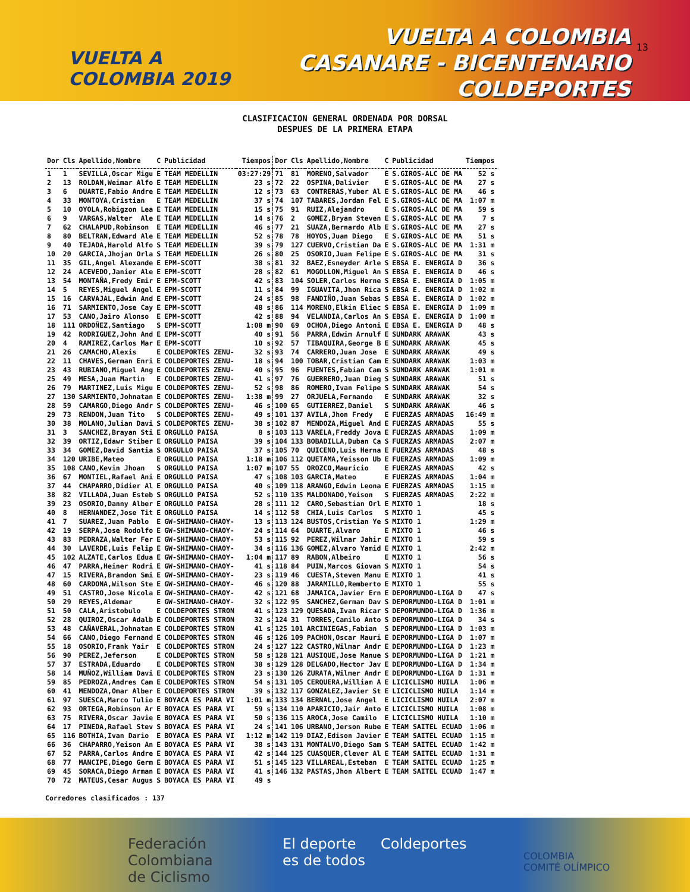VUELTA A
COLOMBIA 2019
VUELTA A COLOMBIA
CASANARE - BICENTENARIO
COLDEPORTES
13
CLASIFICACION GENERAL ORDENADA POR DORSAL
DESPUES DE LA PRIMERA ETAPA
| Dor | Cls | Apellido,Nombre | C | Publicidad | Tiempos | Dor | Cls | Apellido,Nombre | C | Publicidad | Tiempos |
| --- | --- | --- | --- | --- | --- | --- | --- | --- | --- | --- | --- |
| 1 | 1 | SEVILLA,Oscar Migu | E | TEAM MEDELLIN | 03:27:29 | 71 | 81 | MORENO,Salvador | E | S.GIROS-ALC DE MA | 52 s |
| 2 | 13 | ROLDAN,Weimar Alfo | E | TEAM MEDELLIN | 23 s | 72 | 22 | OSPINA,Dalivier | E | S.GIROS-ALC DE MA | 27 s |
| 3 | 6 | DUARTE,Fabio Andre | E | TEAM MEDELLIN | 12 s | 73 | 63 | CONTRERAS,Yuber Al | E | S.GIROS-ALC DE MA | 46 s |
| 4 | 33 | MONTOYA,Cristian | E | TEAM MEDELLIN | 37 s | 74 | 107 | TABARES,Jordan Fel | E | S.GIROS-ALC DE MA | 1:07 m |
| 5 | 10 | OYOLA,Robigzon Lea | E | TEAM MEDELLIN | 15 s | 75 | 91 | RUIZ,Alejandro | E | S.GIROS-ALC DE MA | 59 s |
| 6 | 9 | VARGAS,Walter Ale | E | TEAM MEDELLIN | 14 s | 76 | 2 | GOMEZ,Bryan Steven | E | S.GIROS-ALC DE MA | 7 s |
| 7 | 62 | CHALAPUD,Robinson | E | TEAM MEDELLIN | 46 s | 77 | 21 | SUAZA,Bernardo Alb | E | S.GIROS-ALC DE MA | 27 s |
| 8 | 80 | BELTRAN,Edward Ale | E | TEAM MEDELLIN | 52 s | 78 | 78 | HOYOS,Juan Diego | E | S.GIROS-ALC DE MA | 51 s |
| 9 | 40 | TEJADA,Harold Alfo | S | TEAM MEDELLIN | 39 s | 79 | 127 | CUERVO,Cristian Da | E | S.GIROS-ALC DE MA | 1:31 m |
| 10 | 20 | GARCIA,Jhojan Orla | S | TEAM MEDELLIN | 26 s | 80 | 25 | OSORIO,Juan Felipe | E | S.GIROS-ALC DE MA | 31 s |
| 11 | 35 | GIL,Angel Alexande | E | EPM-SCOTT | 38 s | 81 | 32 | BAEZ,Esneyder Arle | S | EBSA E. ENERGIA D | 36 s |
| 12 | 24 | ACEVEDO,Janier Ale | E | EPM-SCOTT | 28 s | 82 | 61 | MOGOLLON,Miguel An | S | EBSA E. ENERGIA D | 46 s |
| 13 | 54 | MONTAÑA,Fredy Emir | E | EPM-SCOTT | 42 s | 83 | 104 | SOLER,Carlos Herne | S | EBSA E. ENERGIA D | 1:05 m |
| 14 | 5 | REYES,Miguel Angel | E | EPM-SCOTT | 11 s | 84 | 99 | IGUAVITA,Jhon Rica | S | EBSA E. ENERGIA D | 1:02 m |
| 15 | 16 | CARVAJAL,Edwin And | E | EPM-SCOTT | 24 s | 85 | 98 | FANDIÑO,Juan Sebas | S | EBSA E. ENERGIA D | 1:02 m |
| 16 | 71 | SARMIENTO,Jose Cay | E | EPM-SCOTT | 48 s | 86 | 114 | MORENO,Elkin Eliec | S | EBSA E. ENERGIA D | 1:09 m |
| 17 | 53 | CANO,Jairo Alonso | E | EPM-SCOTT | 42 s | 88 | 94 | VELANDIA,Carlos An | S | EBSA E. ENERGIA D | 1:00 m |
| 18 | 111 | ORDOÑEZ,Santiago | S | EPM-SCOTT | 1:08 m | 90 | 69 | OCHOA,Diego Antoni | E | EBSA E. ENERGIA D | 48 s |
| 19 | 42 | RODRIGUEZ,John And | E | EPM-SCOTT | 40 s | 91 | 56 | PARRA,Edwim Arnulf | E | SUNDARK ARAWAK | 43 s |
| 20 | 4 | RAMIREZ,Carlos Mar | E | EPM-SCOTT | 10 s | 92 | 57 | TIBAQUIRA,George B | E | SUNDARK ARAWAK | 45 s |
| 21 | 26 | CAMACHO,Alexis | E | COLDEPORTES ZENU- | 32 s | 93 | 74 | CARRERO,Juan Jose | E | SUNDARK ARAWAK | 49 s |
| 22 | 11 | CHAVES,German Enri | E | COLDEPORTES ZENU- | 18 s | 94 | 100 | TOBAR,Cristian Cam | E | SUNDARK ARAWAK | 1:03 m |
| 23 | 43 | RUBIANO,Miguel Ang | E | COLDEPORTES ZENU- | 40 s | 95 | 96 | FUENTES,Fabian Cam | S | SUNDARK ARAWAK | 1:01 m |
| 25 | 49 | MESA,Juan Martin | E | COLDEPORTES ZENU- | 41 s | 97 | 76 | GUERRERO,Juan Dieg | S | SUNDARK ARAWAK | 51 s |
| 26 | 79 | MARTINEZ,Luis Migu | E | COLDEPORTES ZENU- | 52 s | 98 | 86 | ROMERO,Ivan Felipe | S | SUNDARK ARAWAK | 54 s |
| 27 | 130 | SARMIENTO,Johnatan | E | COLDEPORTES ZENU- | 1:38 m | 99 | 27 | ORJUELA,Fernando | E | SUNDARK ARAWAK | 32 s |
| 28 | 59 | CAMARGO,Diego Andr | S | COLDEPORTES ZENU- | 46 s | 100 | 65 | GUTIERREZ,Daniel | S | SUNDARK ARAWAK | 46 s |
| 29 | 73 | RENDON,Juan Tito | S | COLDEPORTES ZENU- | 49 s | 101 | 137 | AVILA,Jhon Fredy | E | FUERZAS ARMADAS | 16:49 m |
| 30 | 38 | MOLANO,Julian Davi | S | COLDEPORTES ZENU- | 38 s | 102 | 87 | MENDOZA,Miguel And | E | FUERZAS ARMADAS | 55 s |
| 31 | 3 | SANCHEZ,Brayan Sti | E | ORGULLO PAISA | 8 s | 103 | 113 | VARELA,Freddy Jova | E | FUERZAS ARMADAS | 1:09 m |
| 32 | 39 | ORTIZ,Edawr Stiber | E | ORGULLO PAISA | 39 s | 104 | 133 | BOBADILLA,Duban Ca | S | FUERZAS ARMADAS | 2:07 m |
| 33 | 34 | GOMEZ,David Santia | S | ORGULLO PAISA | 37 s | 105 | 70 | QUICENO,Luis Herna | E | FUERZAS ARMADAS | 48 s |
| 34 | 120 | URIBE,Mateo | E | ORGULLO PAISA | 1:18 m | 106 | 112 | QUETAMA,Yeisson Ub | E | FUERZAS ARMADAS | 1:09 m |
| 35 | 108 | CANO,Kevin Jhoan | S | ORGULLO PAISA | 1:07 m | 107 | 55 | OROZCO,Mauricio | E | FUERZAS ARMADAS | 42 s |
| 36 | 67 | MONTIEL,Rafael Ani | E | ORGULLO PAISA | 47 s | 108 | 103 | GARCIA,Mateo | E | FUERZAS ARMADAS | 1:04 m |
| 37 | 44 | CHAPARRO,Didier Al | E | ORGULLO PAISA | 40 s | 109 | 118 | ARANGO,Edwin Leona | E | FUERZAS ARMADAS | 1:15 m |
| 38 | 82 | VILLADA,Juan Esteb | S | ORGULLO PAISA | 52 s | 110 | 135 | MALDONADO,Yeison | S | FUERZAS ARMADAS | 2:22 m |
| 39 | 23 | OSORIO,Danny Alber | E | ORGULLO PAISA | 28 s | 111 | 12 | CARO,Sebastian Orl | E | MIXTO 1 | 18 s |
| 40 | 8 | HERNANDEZ,Jose Tit | E | ORGULLO PAISA | 14 s | 112 | 58 | CHIA,Luis Carlos | S | MIXTO 1 | 45 s |
| 41 | 7 | SUAREZ,Juan Pablo | E | GW-SHIMANO-CHAOY- | 13 s | 113 | 124 | BUSTOS,Cristian Ye | S | MIXTO 1 | 1:29 m |
| 42 | 19 | SERPA,Jose Rodolfo | E | GW-SHIMANO-CHAOY- | 24 s | 114 | 64 | DUARTE,Alvaro | E | MIXTO 1 | 46 s |
| 43 | 83 | PEDRAZA,Walter Fer | E | GW-SHIMANO-CHAOY- | 53 s | 115 | 92 | PEREZ,Wilmar Jahir | E | MIXTO 1 | 59 s |
| 44 | 30 | LAVERDE,Luis Felip | E | GW-SHIMANO-CHAOY- | 34 s | 116 | 136 | GOMEZ,Alvaro Yamid | E | MIXTO 1 | 2:42 m |
| 45 | 102 | ALZATE,Carlos Edua | E | GW-SHIMANO-CHAOY- | 1:04 m | 117 | 89 | RABON,Albeiro | E | MIXTO 1 | 56 s |
| 46 | 47 | PARRA,Heiner Rodri | E | GW-SHIMANO-CHAOY- | 41 s | 118 | 84 | PUIN,Marcos Giovan | S | MIXTO 1 | 54 s |
| 47 | 15 | RIVERA,Brandon Smi | E | GW-SHIMANO-CHAOY- | 23 s | 119 | 46 | CUESTA,Steven Manu | E | MIXTO 1 | 41 s |
| 48 | 60 | CARDONA,Wilson Ste | E | GW-SHIMANO-CHAOY- | 46 s | 120 | 88 | JARAMILLO,Remberto | E | MIXTO 1 | 55 s |
| 49 | 51 | CASTRO,Jose Nicola | E | GW-SHIMANO-CHAOY- | 42 s | 121 | 68 | JAMAICA,Javier Ern | E | DEPORMUNDO-LIGA D | 47 s |
| 50 | 29 | REYES,Aldemar | E | GW-SHIMANO-CHAOY- | 32 s | 122 | 95 | SANCHEZ,German Dav | S | DEPORMUNDO-LIGA D | 1:01 m |
| 51 | 50 | CALA,Aristobulo | E | COLDEPORTES STRON | 41 s | 123 | 129 | QUESADA,Ivan Ricar | S | DEPORMUNDO-LIGA D | 1:36 m |
| 52 | 28 | QUIROZ,Oscar Adalb | E | COLDEPORTES STRON | 32 s | 124 | 31 | TORRES,Camilo Anto | S | DEPORMUNDO-LIGA D | 34 s |
| 53 | 48 | CAÑAVERAL,Johnatan | E | COLDEPORTES STRON | 41 s | 125 | 101 | ARCINIEGAS,Fabian | S | DEPORMUNDO-LIGA D | 1:03 m |
| 54 | 66 | CANO,Diego Fernand | E | COLDEPORTES STRON | 46 s | 126 | 109 | PACHON,Oscar Mauri | E | DEPORMUNDO-LIGA D | 1:07 m |
| 55 | 18 | OSORIO,Frank Yair | E | COLDEPORTES STRON | 24 s | 127 | 122 | CASTRO,Wilmar Andr | E | DEPORMUNDO-LIGA D | 1:23 m |
| 56 | 90 | PEREZ,Jeferson | E | COLDEPORTES STRON | 58 s | 128 | 121 | AUSIQUE,Jose Manue | S | DEPORMUNDO-LIGA D | 1:21 m |
| 57 | 37 | ESTRADA,Eduardo | E | COLDEPORTES STRON | 38 s | 129 | 128 | DELGADO,Hector Jav | E | DEPORMUNDO-LIGA D | 1:34 m |
| 58 | 14 | MUÑOZ,William Davi | E | COLDEPORTES STRON | 23 s | 130 | 126 | ZURATA,Wilmer Andr | E | DEPORMUNDO-LIGA D | 1:31 m |
| 59 | 85 | PEDROZA,Andres Cam | E | COLDEPORTES STRON | 54 s | 131 | 105 | CERQUERA,William A | E | LICICLISMO HUILA | 1:06 m |
| 60 | 41 | MENDOZA,Omar Alber | E | COLDEPORTES STRON | 39 s | 132 | 117 | GONZALEZ,Javier St | E | LICICLISMO HUILA | 1:14 m |
| 61 | 97 | SUESCA,Marco Tulio | E | BOYACA ES PARA VI | 1:01 m | 133 | 134 | BERNAL,Jose Angel | E | LICICLISMO HUILA | 2:07 m |
| 62 | 93 | ORTEGA,Robinson Ar | E | BOYACA ES PARA VI | 59 s | 134 | 110 | APARICIO,Jair Anto | E | LICICLISMO HUILA | 1:08 m |
| 63 | 75 | RIVERA,Oscar Javie | E | BOYACA ES PARA VI | 50 s | 136 | 115 | AROCA,Jose Camilo | E | LICICLISMO HUILA | 1:10 m |
| 64 | 17 | PINEDA,Rafael Stev | S | BOYACA ES PARA VI | 24 s | 141 | 106 | URBANO,Jerson Rube | E | TEAM SAITEL ECUAD | 1:06 m |
| 65 | 116 | BOTHIA,Ivan Dario | E | BOYACA ES PARA VI | 1:12 m | 142 | 119 | DIAZ,Edison Javier | E | TEAM SAITEL ECUAD | 1:15 m |
| 66 | 36 | CHAPARRO,Yeison An | E | BOYACA ES PARA VI | 38 s | 143 | 131 | MONTALVO,Diego Sam | S | TEAM SAITEL ECUAD | 1:42 m |
| 67 | 52 | PARRA,Carlos Andre | E | BOYACA ES PARA VI | 42 s | 144 | 125 | CUASQUER,Clever Al | E | TEAM SAITEL ECUAD | 1:31 m |
| 68 | 77 | MANCIPE,Diego Germ | E | BOYACA ES PARA VI | 51 s | 145 | 123 | VILLAREAL,Esteban | E | TEAM SAITEL ECUAD | 1:25 m |
| 69 | 45 | SORACA,Diego Arman | E | BOYACA ES PARA VI | 41 s | 146 | 132 | PASTAS,Jhon Albert | E | TEAM SAITEL ECUAD | 1:47 m |
| 70 | 72 | MATEUS,Cesar Augus | S | BOYACA ES PARA VI | 49 s | | | | | | |
Corredores clasificados : 137
Federación
Colombiana
de Ciclismo
El deporte
es de todos
Coldeportes
COLOMBIA
COMITÉ OLÍMPICO